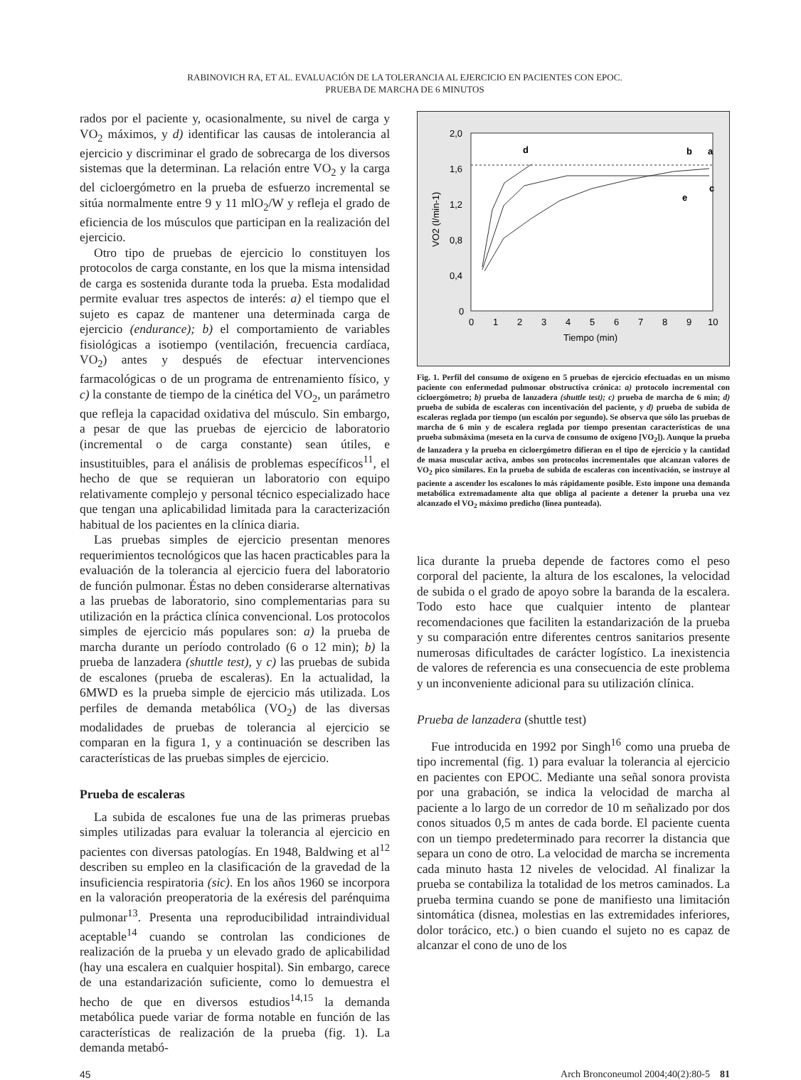RABINOVICH RA, ET AL. EVALUACIÓN DE LA TOLERANCIA AL EJERCICIO EN PACIENTES CON EPOC.
PRUEBA DE MARCHA DE 6 MINUTOS
rados por el paciente y, ocasionalmente, su nivel de carga y VO<sub>2</sub> máximos, y d) identificar las causas de intolerancia al ejercicio y discriminar el grado de sobrecarga de los diversos sistemas que la determinan. La relación entre VO<sub>2</sub> y la carga del cicloergómetro en la prueba de esfuerzo incremental se sitúa normalmente entre 9 y 11 mlO<sub>2</sub>/W y refleja el grado de eficiencia de los músculos que participan en la realización del ejercicio.
Otro tipo de pruebas de ejercicio lo constituyen los protocolos de carga constante, en los que la misma intensidad de carga es sostenida durante toda la prueba. Esta modalidad permite evaluar tres aspectos de interés: a) el tiempo que el sujeto es capaz de mantener una determinada carga de ejercicio (endurance); b) el comportamiento de variables fisiológicas a isotiempo (ventilación, frecuencia cardíaca, VO<sub>2</sub>) antes y después de efectuar intervenciones farmacológicas o de un programa de entrenamiento físico, y c) la constante de tiempo de la cinética del VO<sub>2</sub>, un parámetro que refleja la capacidad oxidativa del músculo. Sin embargo, a pesar de que las pruebas de ejercicio de laboratorio (incremental o de carga constante) sean útiles, e insustituibles, para el análisis de problemas específicos<sup>11</sup>, el hecho de que se requieran un laboratorio con equipo relativamente complejo y personal técnico especializado hace que tengan una aplicabilidad limitada para la caracterización habitual de los pacientes en la clínica diaria.
Las pruebas simples de ejercicio presentan menores requerimientos tecnológicos que las hacen practicables para la evaluación de la tolerancia al ejercicio fuera del laboratorio de función pulmonar. Éstas no deben considerarse alternativas a las pruebas de laboratorio, sino complementarias para su utilización en la práctica clínica convencional. Los protocolos simples de ejercicio más populares son: a) la prueba de marcha durante un período controlado (6 o 12 min); b) la prueba de lanzadera (shuttle test), y c) las pruebas de subida de escalones (prueba de escaleras). En la actualidad, la 6MWD es la prueba simple de ejercicio más utilizada. Los perfiles de demanda metabólica (VO<sub>2</sub>) de las diversas modalidades de pruebas de tolerancia al ejercicio se comparan en la figura 1, y a continuación se describen las características de las pruebas simples de ejercicio.
Prueba de escaleras
La subida de escalones fue una de las primeras pruebas simples utilizadas para evaluar la tolerancia al ejercicio en pacientes con diversas patologías. En 1948, Baldwing et al<sup>12</sup> describen su empleo en la clasificación de la gravedad de la insuficiencia respiratoria (sic). En los años 1960 se incorpora en la valoración preoperatoria de la exéresis del parénquima pulmonar<sup>13</sup>. Presenta una reproducibilidad intraindividual aceptable<sup>14</sup> cuando se controlan las condiciones de realización de la prueba y un elevado grado de aplicabilidad (hay una escalera en cualquier hospital). Sin embargo, carece de una estandarización suficiente, como lo demuestra el hecho de que en diversos estudios<sup>14,15</sup> la demanda metabólica puede variar de forma notable en función de las características de realización de la prueba (fig. 1). La demanda metabó-
2,0
1,6
1,2
0,8
0,4
0
0
1
2
3
4
5
6
7
8
9
10
Tiempo (min)
VO2 (l/min-1)
d
b
a
c
e
Fig. 1. Perfil del consumo de oxígeno en 5 pruebas de ejercicio efectuadas en un mismo paciente con enfermedad pulmonar obstructiva crónica: a) protocolo incremental con cicloergómetro; b) prueba de lanzadera (shuttle test); c) prueba de marcha de 6 min; d) prueba de subida de escaleras con incentivación del paciente, y d) prueba de subida de escaleras reglada por tiempo (un escalón por segundo). Se observa que sólo las pruebas de marcha de 6 min y de escalera reglada por tiempo presentan características de una prueba submáxima (meseta en la curva de consumo de oxígeno [VO<sub>2</sub>]). Aunque la prueba de lanzadera y la prueba en cicloergómetro difieran en el tipo de ejercicio y la cantidad de masa muscular activa, ambos son protocolos incrementales que alcanzan valores de VO<sub>2</sub> pico similares. En la prueba de subida de escaleras con incentivación, se instruye al paciente a ascender los escalones lo más rápidamente posible. Esto impone una demanda metabólica extremadamente alta que obliga al paciente a detener la prueba una vez alcanzado el VO<sub>2</sub> máximo predicho (línea punteada).
lica durante la prueba depende de factores como el peso corporal del paciente, la altura de los escalones, la velocidad de subida o el grado de apoyo sobre la baranda de la escalera. Todo esto hace que cualquier intento de plantear recomendaciones que faciliten la estandarización de la prueba y su comparación entre diferentes centros sanitarios presente numerosas dificultades de carácter logístico. La inexistencia de valores de referencia es una consecuencia de este problema y un inconveniente adicional para su utilización clínica.
Prueba de lanzadera (shuttle test)
Fue introducida en 1992 por Singh<sup>16</sup> como una prueba de tipo incremental (fig. 1) para evaluar la tolerancia al ejercicio en pacientes con EPOC. Mediante una señal sonora provista por una grabación, se indica la velocidad de marcha al paciente a lo largo de un corredor de 10 m señalizado por dos conos situados 0,5 m antes de cada borde. El paciente cuenta con un tiempo predeterminado para recorrer la distancia que separa un cono de otro. La velocidad de marcha se incrementa cada minuto hasta 12 niveles de velocidad. Al finalizar la prueba se contabiliza la totalidad de los metros caminados. La prueba termina cuando se pone de manifiesto una limitación sintomática (disnea, molestias en las extremidades inferiores, dolor torácico, etc.) o bien cuando el sujeto no es capaz de alcanzar el cono de uno de los
45 Arch Bronconeumol 2004;40(2):80-5 81